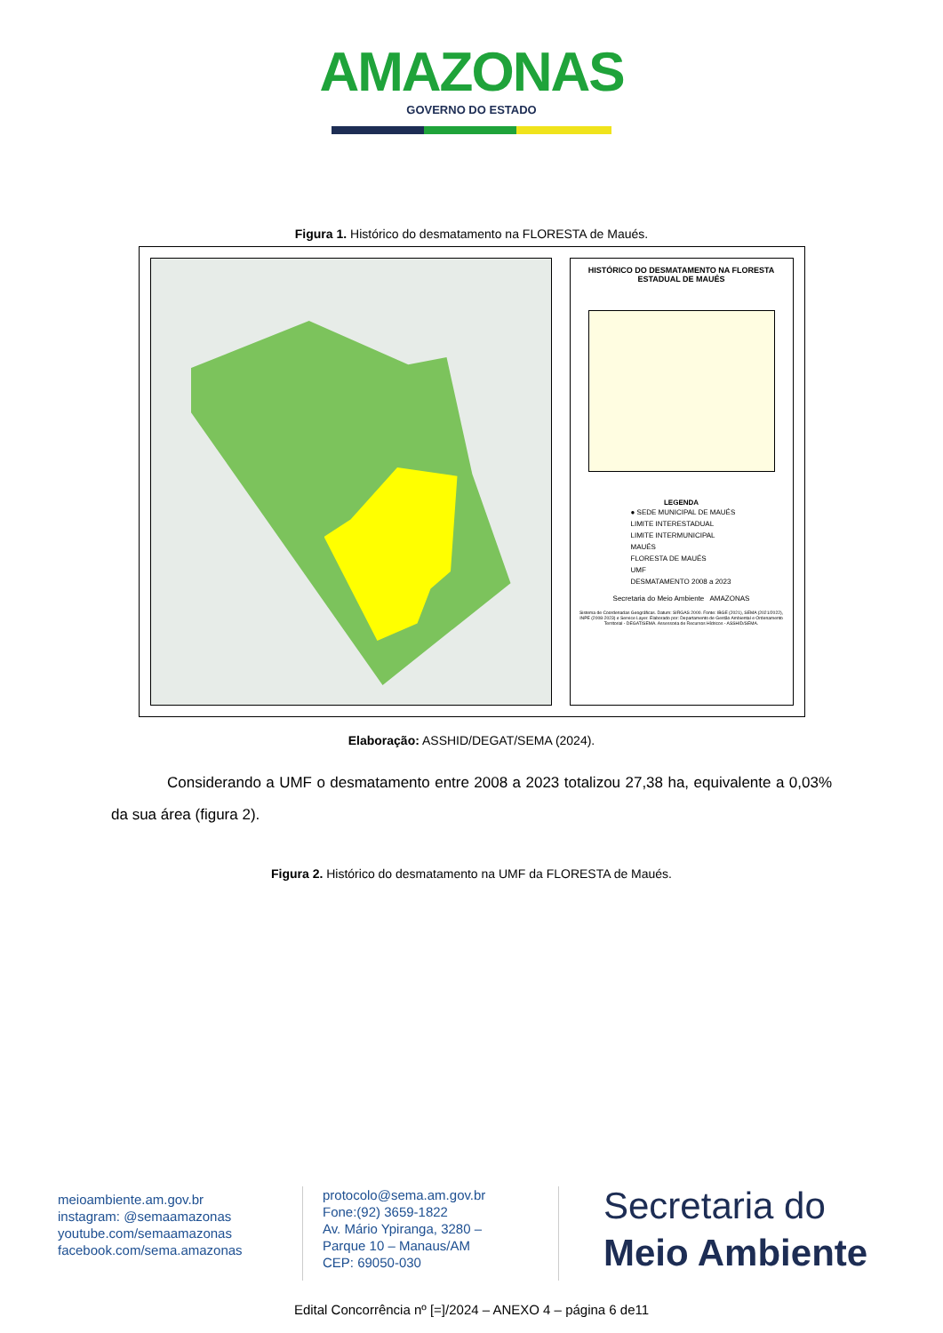AMAZONAS GOVERNO DO ESTADO
Figura 1. Histórico do desmatamento na FLORESTA de Maués.
HISTÓRICO DO DESMATAMENTO NA FLORESTA ESTADUAL DE MAUÉS
LEGENDA
● SEDE MUNICIPAL DE MAUÉS
LIMITE INTERESTADUAL
LIMITE INTERMUNICIPAL
MAUÉS
FLORESTA DE MAUÉS
UMF
DESMATAMENTO 2008 a 2023
Secretaria do Meio Ambiente AMAZONAS
Sistema de Coordenadas Geográficas. Datum: SIRGAS 2000. Fonte: IBGE (2021), SEMA (2021/2022), INPE (2008-2023) e Service Layer. Elaborado por: Departamento de Gestão Ambiental e Ordenamento Territorial - DEGAT/SEMA. Assessoria de Recursos Hídricos - ASSHID/SEMA.
Elaboração: ASSHID/DEGAT/SEMA (2024).
Considerando a UMF o desmatamento entre 2008 a 2023 totalizou 27,38 ha, equivalente a 0,03% da sua área (figura 2).
Figura 2. Histórico do desmatamento na UMF da FLORESTA de Maués.
meioambiente.am.gov.br
instagram: @semaamazonas
youtube.com/semaamazonas
facebook.com/sema.amazonas
protocolo@sema.am.gov.br
Fone:(92) 3659-1822
Av. Mário Ypiranga, 3280 –
Parque 10 – Manaus/AM
CEP: 69050-030
Secretaria do
Meio Ambiente
Edital Concorrência nº [=]/2024 – ANEXO 4 – página 6 de11